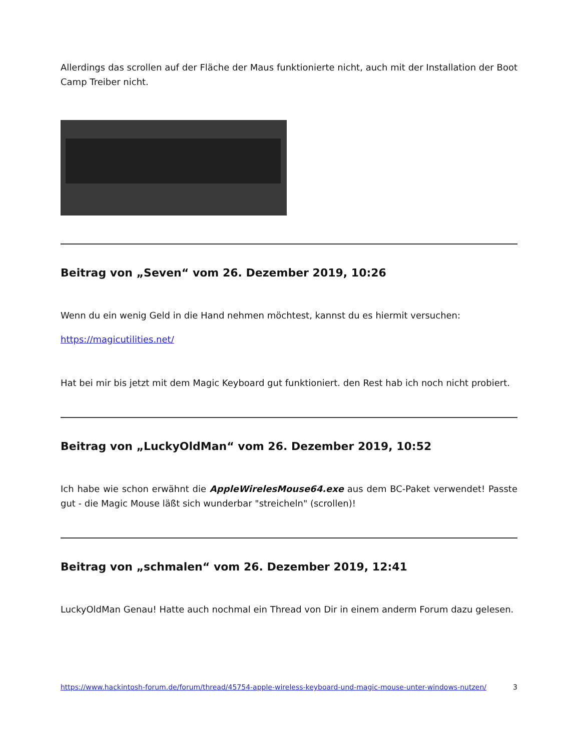Allerdings das scrollen auf der Fläche der Maus funktionierte nicht, auch mit der Installation der Boot Camp Treiber nicht.
Beitrag von „Seven“ vom 26. Dezember 2019, 10:26
Wenn du ein wenig Geld in die Hand nehmen möchtest, kannst du es hiermit versuchen:
https://magicutilities.net/
Hat bei mir bis jetzt mit dem Magic Keyboard gut funktioniert. den Rest hab ich noch nicht probiert.
Beitrag von „LuckyOldMan“ vom 26. Dezember 2019, 10:52
Ich habe wie schon erwähnt die AppleWirelesMouse64.exe aus dem BC-Paket verwendet! Passte gut - die Magic Mouse läßt sich wunderbar "streicheln" (scrollen)!
Beitrag von „schmalen“ vom 26. Dezember 2019, 12:41
LuckyOldMan Genau! Hatte auch nochmal ein Thread von Dir in einem anderm Forum dazu gelesen.
https://www.hackintosh-forum.de/forum/thread/45754-apple-wireless-keyboard-und-magic-mouse-unter-windows-nutzen/ 3